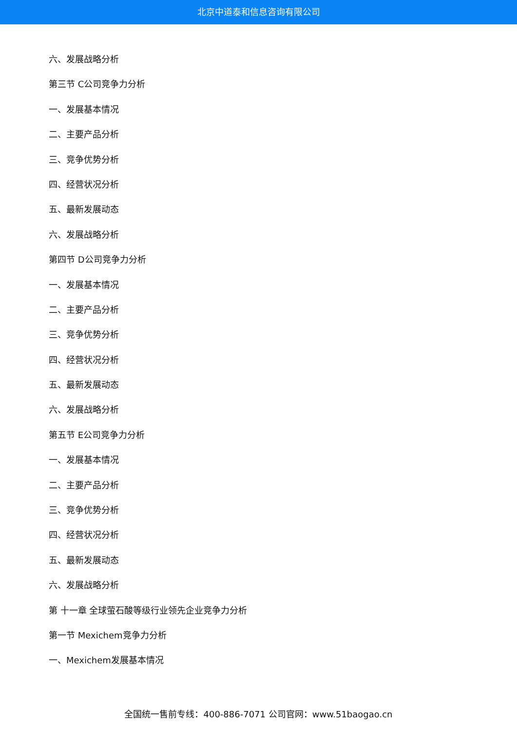北京中道泰和信息咨询有限公司
六、发展战略分析
第三节 C公司竞争力分析
一、发展基本情况
二、主要产品分析
三、竞争优势分析
四、经营状况分析
五、最新发展动态
六、发展战略分析
第四节 D公司竞争力分析
一、发展基本情况
二、主要产品分析
三、竞争优势分析
四、经营状况分析
五、最新发展动态
六、发展战略分析
第五节 E公司竞争力分析
一、发展基本情况
二、主要产品分析
三、竞争优势分析
四、经营状况分析
五、最新发展动态
六、发展战略分析
第 十一章 全球萤石酸等级行业领先企业竞争力分析
第一节 Mexichem竞争力分析
一、Mexichem发展基本情况
全国统一售前专线：400-886-7071 公司官网：www.51baogao.cn